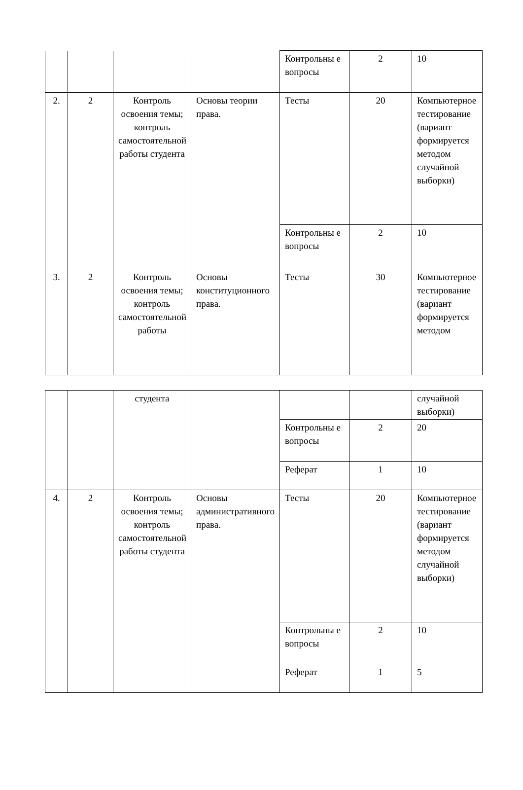| | | | | Контрольны е вопросы | 2 | 10 |
| 2. | 2 | Контроль освоения темы; контроль самостоятельной работы студента | Основы теории права. | Тесты | 20 | Компьютерное тестирование (вариант формируется методом случайной выборки) |
| | | | | Контрольны е вопросы | 2 | 10 |
| 3. | 2 | Контроль освоения темы; контроль самостоятельной работы | Основы конституционного права. | Тесты | 30 | Компьютерное тестирование (вариант формируется методом |
| | | студента | | | | случайной выборки) |
| | | | | Контрольны е вопросы | 2 | 20 |
| | | | | Реферат | 1 | 10 |
| 4. | 2 | Контроль освоения темы; контроль самостоятельной работы студента | Основы административного права. | Тесты | 20 | Компьютерное тестирование (вариант формируется методом случайной выборки) |
| | | | | Контрольны е вопросы | 2 | 10 |
| | | | | Реферат | 1 | 5 |